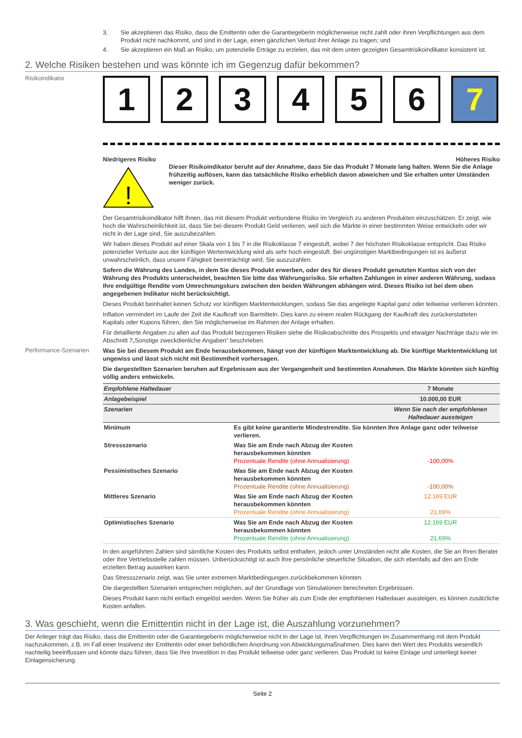3. Sie akzeptieren das Risiko, dass die Emittentin oder die Garantiegeberin möglicherweise nicht zahlt oder ihren Verpflichtungen aus dem Produkt nicht nachkommt, und sind in der Lage, einen gänzlichen Verlust ihrer Anlage zu tragen; und
4. Sie akzeptieren ein Maß an Risiko, um potenzielle Erträge zu erzielen, das mit dem unten gezeigten Gesamtrisikoindikator konsistent ist.
2. Welche Risiken bestehen und was könnte ich im Gegenzug dafür bekommen?
Risikoindikator
1 2 3 4 5 6 7
Niedrigeres Risiko Höheres Risiko
!
Dieser Risikoindikator beruht auf der Annahme, dass Sie das Produkt 7 Monate lang halten. Wenn Sie die Anlage frühzeitig auflösen, kann das tatsächliche Risiko erheblich davon abweichen und Sie erhalten unter Umständen weniger zurück.
Der Gesamtrisikoindikator hilft Ihnen, das mit diesem Produkt verbundene Risiko im Vergleich zu anderen Produkten einzuschätzen. Er zeigt, wie hoch die Wahrscheinlichkeit ist, dass Sie bei diesem Produkt Geld verlieren, weil sich die Märkte in einer bestimmten Weise entwickeln oder wir nicht in der Lage sind, Sie auszubezahlen.
Wir haben dieses Produkt auf einer Skala von 1 bis 7 in die Risikoklasse 7 eingestuft, wobei 7 der höchsten Risikoklasse entspricht. Das Risiko potenzieller Verluste aus der künftigen Wertentwicklung wird als sehr hoch eingestuft. Bei ungünstigen Marktbedingungen ist es äußerst unwahrscheinlich, dass unsere Fähigkeit beeinträchtigt wird, Sie auszuzahlen.
Sofern die Währung des Landes, in dem Sie dieses Produkt erwerben, oder des für dieses Produkt genutzten Kontos sich von der Währung des Produkts unterscheidet, beachten Sie bitte das Währungsrisiko. Sie erhalten Zahlungen in einer anderen Währung, sodass Ihre endgültige Rendite vom Umrechnungskurs zwischen den beiden Währungen abhängen wird. Dieses Risiko ist bei dem oben angegebenen Indikator nicht berücksichtigt.
Dieses Produkt beinhaltet keinen Schutz vor künftigen Marktentwicklungen, sodass Sie das angelegte Kapital ganz oder teilweise verlieren könnten.
Inflation vermindert im Laufe der Zeit die Kaufkraft von Barmitteln. Dies kann zu einem realen Rückgang der Kaufkraft des zurückerstatteten Kapitals oder Kupons führen, den Sie möglicherweise im Rahmen der Anlage erhalten.
Für detaillierte Angaben zu allen auf das Produkt bezogenen Risiken siehe die Risikoabschnitte des Prospekts und etwaiger Nachträge dazu wie im Abschnitt 7„Sonstige zweckdienliche Angaben” beschrieben.
Performance-Szenarien
Was Sie bei diesem Produkt am Ende herausbekommen, hängt von der künftigen Marktentwicklung ab. Die künftige Marktentwicklung ist ungewiss und lässt sich nicht mit Bestimmtheit vorhersagen.
Die dargestellten Szenarien beruhen auf Ergebnissen aus der Vergangenheit und bestimmten Annahmen. Die Märkte könnten sich künftig völlig anders entwickeln.
| Empfohlene Haltedauer | | 7 Monate |
| Anlagebeispiel | | 10.000,00 EUR |
| Szenarien | | Wenn Sie nach der empfohlenen Haltedauer aussteigen |
| Minimum | Es gibt keine garantierte Mindestrendite. Sie könnten Ihre Anlage ganz oder teilweise verlieren. | |
| Stressszenario | Was Sie am Ende nach Abzug der Kosten herausbekommen könnten Prozentuale Rendite (ohne Annualisierung) | -100,00% |
| Pessimistisches Szenario | Was Sie am Ende nach Abzug der Kosten herausbekommen könnten Prozentuale Rendite (ohne Annualisierung) | -100,00% |
| Mittleres Szenario | Was Sie am Ende nach Abzug der Kosten herausbekommen könnten Prozentuale Rendite (ohne Annualisierung) | 12.169 EUR 21,69% |
| Optimistisches Szenario | Was Sie am Ende nach Abzug der Kosten herausbekommen könnten Prozentuale Rendite (ohne Annualisierung) | 12.169 EUR 21,69% |
In den angeführten Zahlen sind sämtliche Kosten des Produkts selbst enthalten, jedoch unter Umständen nicht alle Kosten, die Sie an Ihren Berater oder Ihre Vertriebsstelle zahlen müssen. Unberücksichtigt ist auch Ihre persönliche steuerliche Situation, die sich ebenfalls auf den am Ende erzielten Betrag auswirken kann.
Das Stressszenario zeigt, was Sie unter extremen Marktbedingungen zurückbekommen könnten.
Die dargestellten Szenarien entsprechen möglichen, auf der Grundlage von Simulationen berechneten Ergebnissen.
Dieses Produkt kann nicht einfach eingelöst werden. Wenn Sie früher als zum Ende der empfohlenen Haltedauer aussteigen, es können zusätzliche Kosten anfallen.
3. Was geschieht, wenn die Emittentin nicht in der Lage ist, die Auszahlung vorzunehmen?
Der Anleger trägt das Risiko, dass die Emittentin oder die Garantiegeberin möglicherweise nicht in der Lage ist, ihren Verpflichtungen im Zusammenhang mit dem Produkt nachzukommen, z.B. im Fall einer Insolvenz der Emittentin oder einer behördlichen Anordnung von Abwicklungsmaßnahmen. Dies kann den Wert des Produkts wesentlich nachteilig beeinflussen und könnte dazu führen, dass Sie Ihre Investition in das Produkt teilweise oder ganz verlieren. Das Produkt ist keine Einlage und unterliegt keiner Einlagensicherung.
Seite 2